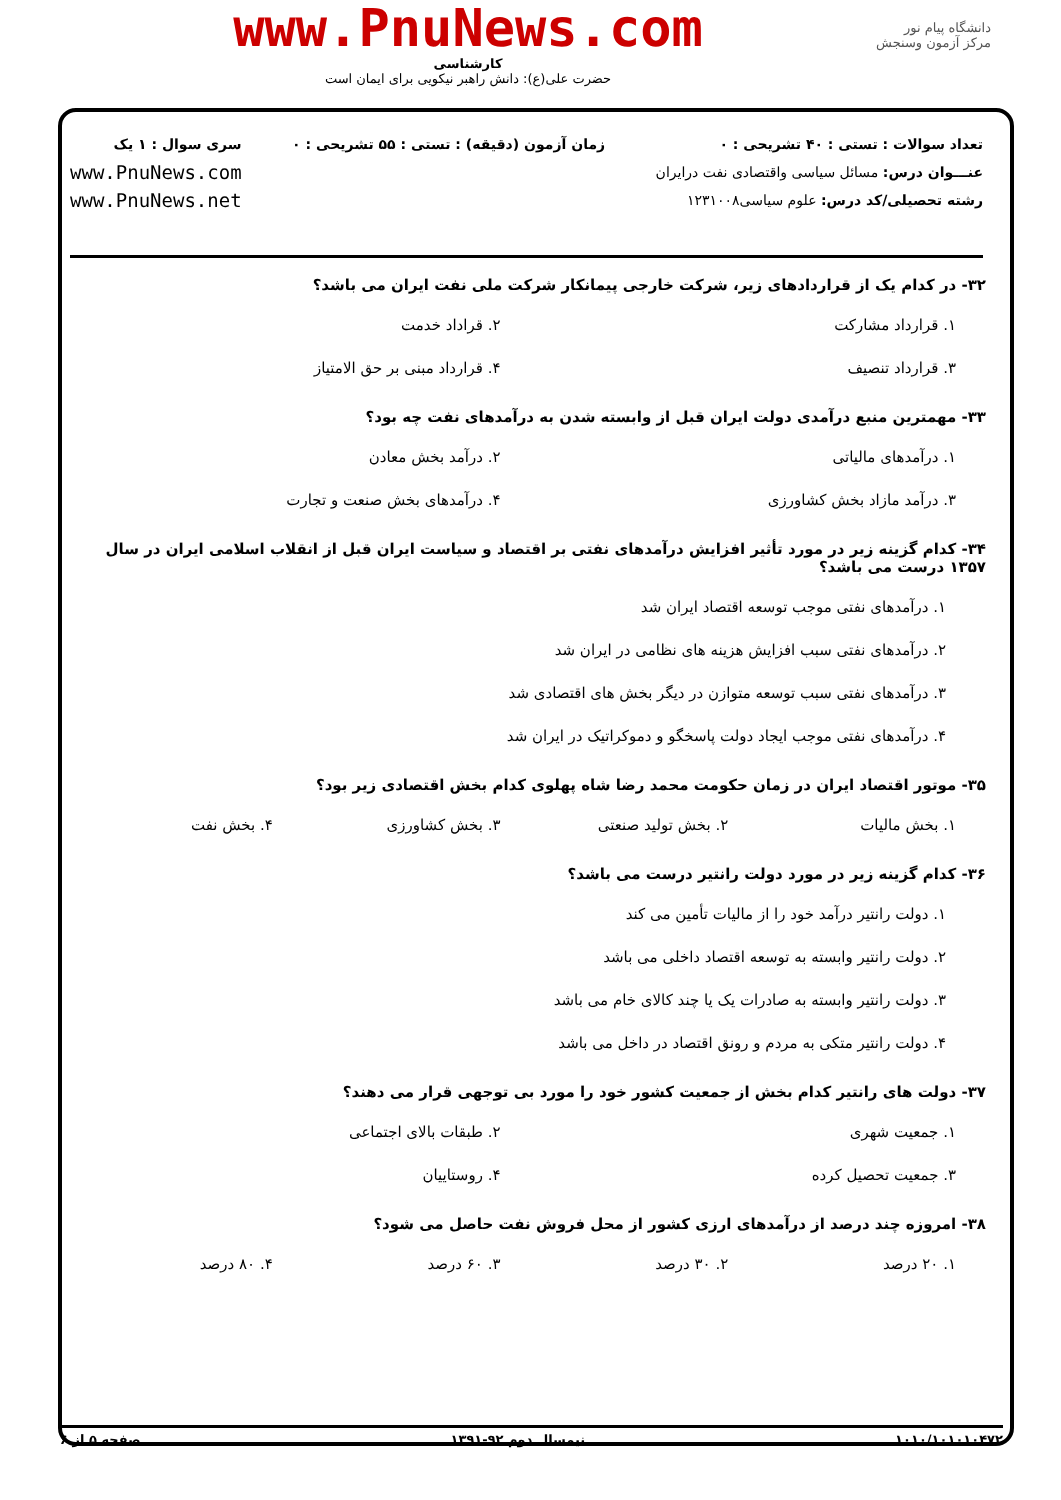دانشگاه پیام نور
مرکز آزمون وسنجش
www.PnuNews.com
کارشناسی
حضرت علی(ع): دانش راهبر نیکویی برای ایمان است
تعداد سوالات : تستی : ۴۰ تشریحی : ۰
عنـــوان درس: مسائل سیاسی واقتصادی نفت درایران
رشته تحصیلی/کد درس: علوم سیاسی۱۲۳۱۰۰۸
زمان آزمون (دقیقه) : تستی : ۵۵ تشریحی : ۰
سری سوال : ۱ یک
www.PnuNews.com
www.PnuNews.net
۳۲- در کدام یک از قراردادهای زیر، شرکت خارجی پیمانکار شرکت ملی نفت ایران می باشد؟
۱. قرارداد مشارکت ۲. قراداد خدمت
۳. قرارداد تنصیف ۴. قرارداد مبنی بر حق الامتیاز
۳۳- مهمترین منبع درآمدی دولت ایران قبل از وابسته شدن به درآمدهای نفت چه بود؟
۱. درآمدهای مالیاتی ۲. درآمد بخش معادن
۳. درآمد مازاد بخش کشاورزی ۴. درآمدهای بخش صنعت و تجارت
۳۴- کدام گزینه زیر در مورد تأثیر افزایش درآمدهای نفتی بر اقتصاد و سیاست ایران قبل از انقلاب اسلامی ایران در سال ۱۳۵۷ درست می باشد؟
۱. درآمدهای نفتی موجب توسعه اقتصاد ایران شد
۲. درآمدهای نفتی سبب افزایش هزینه های نظامی در ایران شد
۳. درآمدهای نفتی سبب توسعه متوازن در دیگر بخش های اقتصادی شد
۴. درآمدهای نفتی موجب ایجاد دولت پاسخگو و دموکراتیک در ایران شد
۳۵- موتور اقتصاد ایران در زمان حکومت محمد رضا شاه پهلوی کدام بخش اقتصادی زیر بود؟
۱. بخش مالیات ۲. بخش تولید صنعتی ۳. بخش کشاورزی ۴. بخش نفت
۳۶- کدام گزینه زیر در مورد دولت رانتیر درست می باشد؟
۱. دولت رانتیر درآمد خود را از مالیات تأمین می کند
۲. دولت رانتیر وابسته به توسعه اقتصاد داخلی می باشد
۳. دولت رانتیر وابسته به صادرات یک یا چند کالای خام می باشد
۴. دولت رانتیر متکی به مردم و رونق اقتصاد در داخل می باشد
۳۷- دولت های رانتیر کدام بخش از جمعیت کشور خود را مورد بی توجهی قرار می دهند؟
۱. جمعیت شهری ۲. طبقات بالای اجتماعی
۳. جمعیت تحصیل کرده ۴. روستاییان
۳۸- امروزه چند درصد از درآمدهای ارزی کشور از محل فروش نفت حاصل می شود؟
۱. ۲۰ درصد ۲. ۳۰ درصد ۳. ۶۰ درصد ۴. ۸۰ درصد
۱۰۱۰/۱۰۱۰۱۰۴۷۲ نیمسال دوم ۹۲-۱۳۹۱ صفحه ۵ از ۶